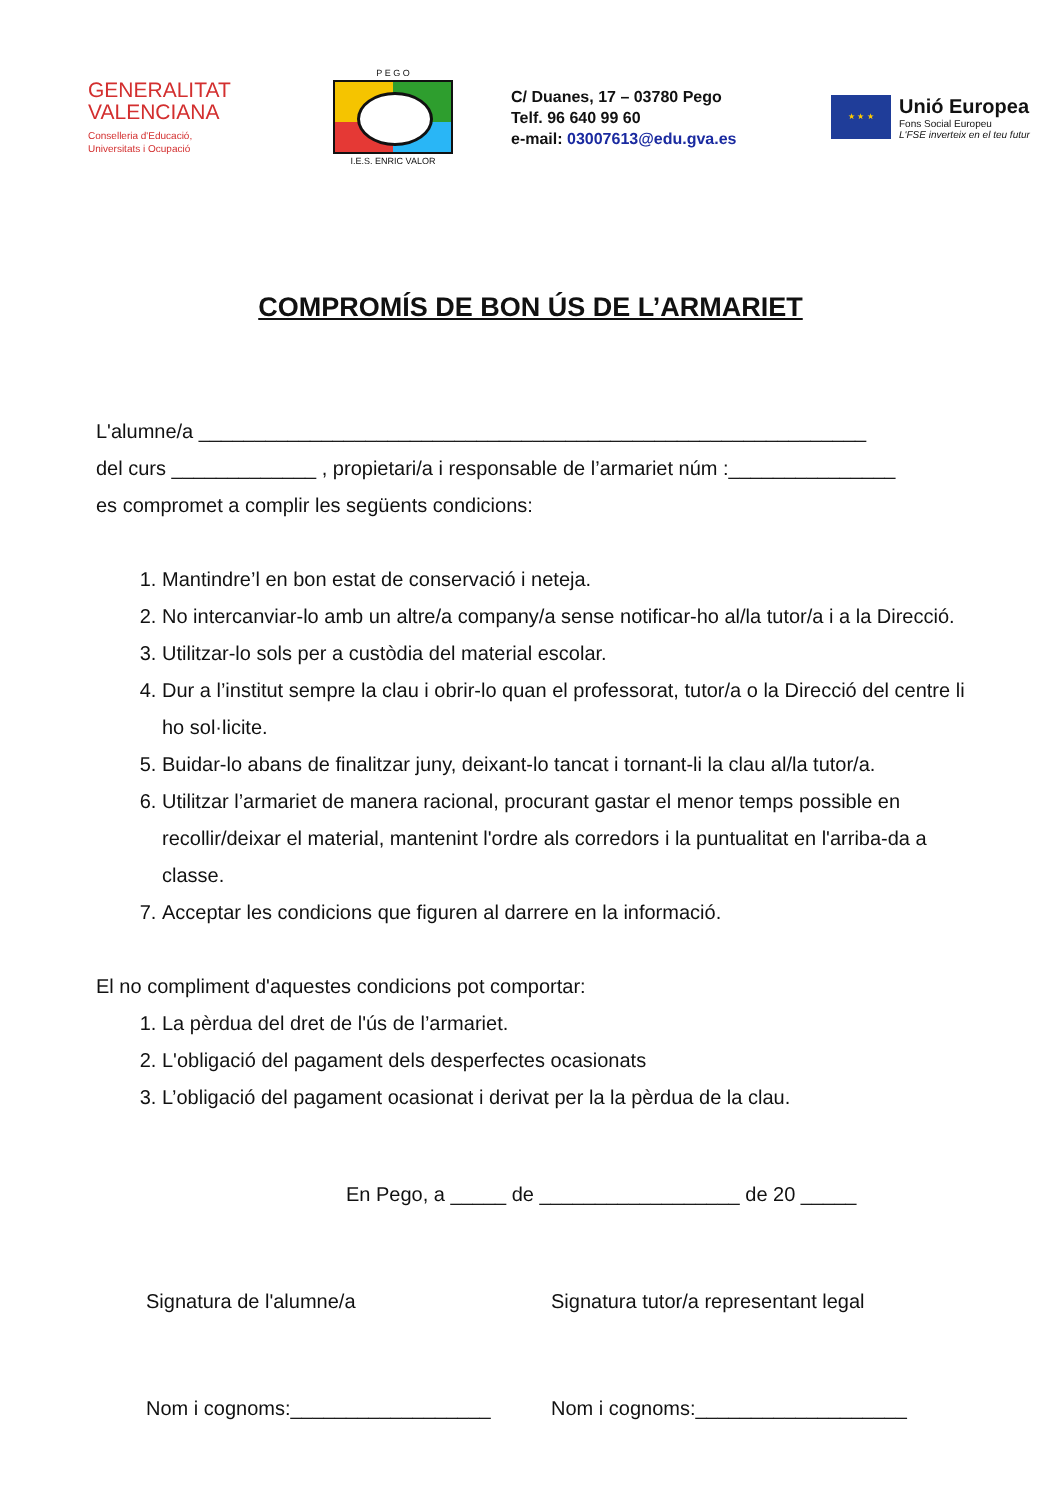GENERALITAT
VALENCIANA
Conselleria d'Educació,
Universitats i Ocupació
P E G O
I.E.S. ENRIC VALOR
C/ Duanes, 17 – 03780 Pego
Telf. 96 640 99 60
e-mail: 03007613@edu.gva.es
★ ★ ★
Unió Europea
Fons Social Europeu
L'FSE inverteix en el teu futur
COMPROMÍS DE BON ÚS DE L’ARMARIET
L'alumne/a ____________________________________________________________
del curs _____________ , propietari/a i responsable de l’armariet núm :_______________
es compromet a complir les següents condicions:
1. Mantindre’l en bon estat de conservació i neteja.
2. No intercanviar-lo amb un altre/a company/a sense notificar-ho al/la tutor/a i a la Direcció.
3. Utilitzar-lo sols per a custòdia del material escolar.
4. Dur a l’institut sempre la clau i obrir-lo quan el professorat, tutor/a o la Direcció del centre li ho sol·licite.
5. Buidar-lo abans de finalitzar juny, deixant-lo tancat i tornant-li la clau al/la tutor/a.
6. Utilitzar l’armariet de manera racional, procurant gastar el menor temps possible en recollir/deixar el material, mantenint l'ordre als corredors i la puntualitat en l'arriba-da a classe.
7. Acceptar les condicions que figuren al darrere en la informació.
El no compliment d'aquestes condicions pot comportar:
1. La pèrdua del dret de l'ús de l’armariet.
2. L'obligació del pagament dels desperfectes ocasionats
3. L’obligació del pagament ocasionat i derivat per la la pèrdua de la clau.
En Pego, a _____ de __________________ de 20 _____
Signatura de l'alumne/a Signatura tutor/a representant legal
Nom i cognoms:__________________ Nom i cognoms:___________________